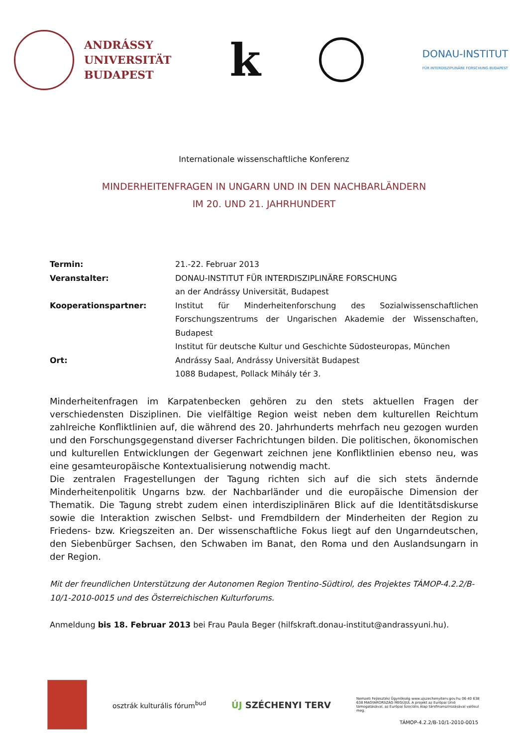ANDRÁSSY
UNIVERSITÄT
BUDAPEST
k
DONAU-INSTITUT
FÜR INTERDISZIPLINÄRE FORSCHUNG BUDAPEST
Internationale wissenschaftliche Konferenz
MINDERHEITENFRAGEN IN UNGARN UND IN DEN NACHBARLÄNDERN
IM 20. UND 21. JAHRHUNDERT
Termin: 21.-22. Februar 2013
Veranstalter: DONAU-INSTITUT FÜR INTERDISZIPLINÄRE FORSCHUNG
an der Andrássy Universität, Budapest
Kooperationspartner: Institut für Minderheitenforschung des Sozialwissenschaftlichen Forschungszentrums der Ungarischen Akademie der Wissenschaften, Budapest
Institut für deutsche Kultur und Geschichte Südosteuropas, München
Ort: Andrássy Saal, Andrássy Universität Budapest
1088 Budapest, Pollack Mihály tér 3.
Minderheitenfragen im Karpatenbecken gehören zu den stets aktuellen Fragen der verschiedensten Disziplinen. Die vielfältige Region weist neben dem kulturellen Reichtum zahlreiche Konfliktlinien auf, die während des 20. Jahrhunderts mehrfach neu gezogen wurden und den Forschungsgegenstand diverser Fachrichtungen bilden. Die politischen, ökonomischen und kulturellen Entwicklungen der Gegenwart zeichnen jene Konfliktlinien ebenso neu, was eine gesamteuropäische Kontextualisierung notwendig macht.
Die zentralen Fragestellungen der Tagung richten sich auf die sich stets ändernde Minderheitenpolitik Ungarns bzw. der Nachbarländer und die europäische Dimension der Thematik. Die Tagung strebt zudem einen interdisziplinären Blick auf die Identitätsdiskurse sowie die Interaktion zwischen Selbst- und Fremdbildern der Minderheiten der Region zu Friedens- bzw. Kriegszeiten an. Der wissenschaftliche Fokus liegt auf den Ungarndeutschen, den Siebenbürger Sachsen, den Schwaben im Banat, den Roma und den Auslandsungarn in der Region.
Mit der freundlichen Unterstützung der Autonomen Region Trentino-Südtirol, des Projektes TÁMOP-4.2.2/B-10/1-2010-0015 und des Österreichischen Kulturforums.
Anmeldung bis 18. Februar 2013 bei Frau Paula Beger (hilfskraft.donau-institut@andrassyuni.hu).
osztrák kulturális fórum<sup>bud</sup>
ÚJ SZÉCHENYI TERV
Nemzeti Fejlesztési Ügynökség www.ujszechenyiterv.gov.hu 06 40 638 638 MAGYARORSZÁG MEGÚJUL A projekt az Európai Unió támogatásával, az Európai Szociális Alap társfinanszírozásával valósul meg.
TÁMOP-4.2.2/B-10/1-2010-0015